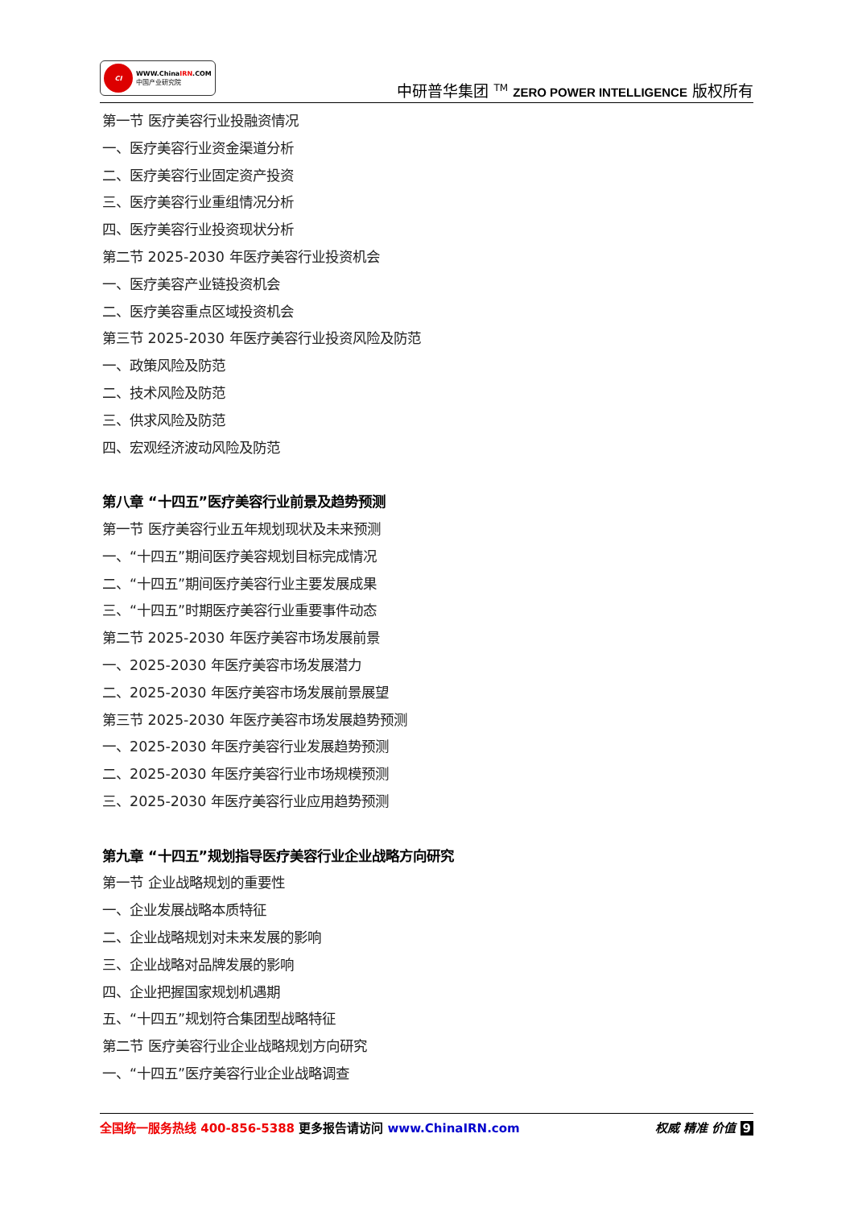CI
WWW.ChinaIRN.COM
中国产业研究院
中研普华集团 <sup>TM</sup> ZERO POWER INTELLIGENCE 版权所有
第一节 医疗美容行业投融资情况
一、医疗美容行业资金渠道分析
二、医疗美容行业固定资产投资
三、医疗美容行业重组情况分析
四、医疗美容行业投资现状分析
第二节 2025-2030 年医疗美容行业投资机会
一、医疗美容产业链投资机会
二、医疗美容重点区域投资机会
第三节 2025-2030 年医疗美容行业投资风险及防范
一、政策风险及防范
二、技术风险及防范
三、供求风险及防范
四、宏观经济波动风险及防范
第八章 “十四五”医疗美容行业前景及趋势预测
第一节 医疗美容行业五年规划现状及未来预测
一、“十四五”期间医疗美容规划目标完成情况
二、“十四五”期间医疗美容行业主要发展成果
三、“十四五”时期医疗美容行业重要事件动态
第二节 2025-2030 年医疗美容市场发展前景
一、2025-2030 年医疗美容市场发展潜力
二、2025-2030 年医疗美容市场发展前景展望
第三节 2025-2030 年医疗美容市场发展趋势预测
一、2025-2030 年医疗美容行业发展趋势预测
二、2025-2030 年医疗美容行业市场规模预测
三、2025-2030 年医疗美容行业应用趋势预测
第九章 “十四五”规划指导医疗美容行业企业战略方向研究
第一节 企业战略规划的重要性
一、企业发展战略本质特征
二、企业战略规划对未来发展的影响
三、企业战略对品牌发展的影响
四、企业把握国家规划机遇期
五、“十四五”规划符合集团型战略特征
第二节 医疗美容行业企业战略规划方向研究
一、“十四五”医疗美容行业企业战略调查
全国统一服务热线 400-856-5388 更多报告请访问 www.ChinaIRN.com
权威 精准 价值 9